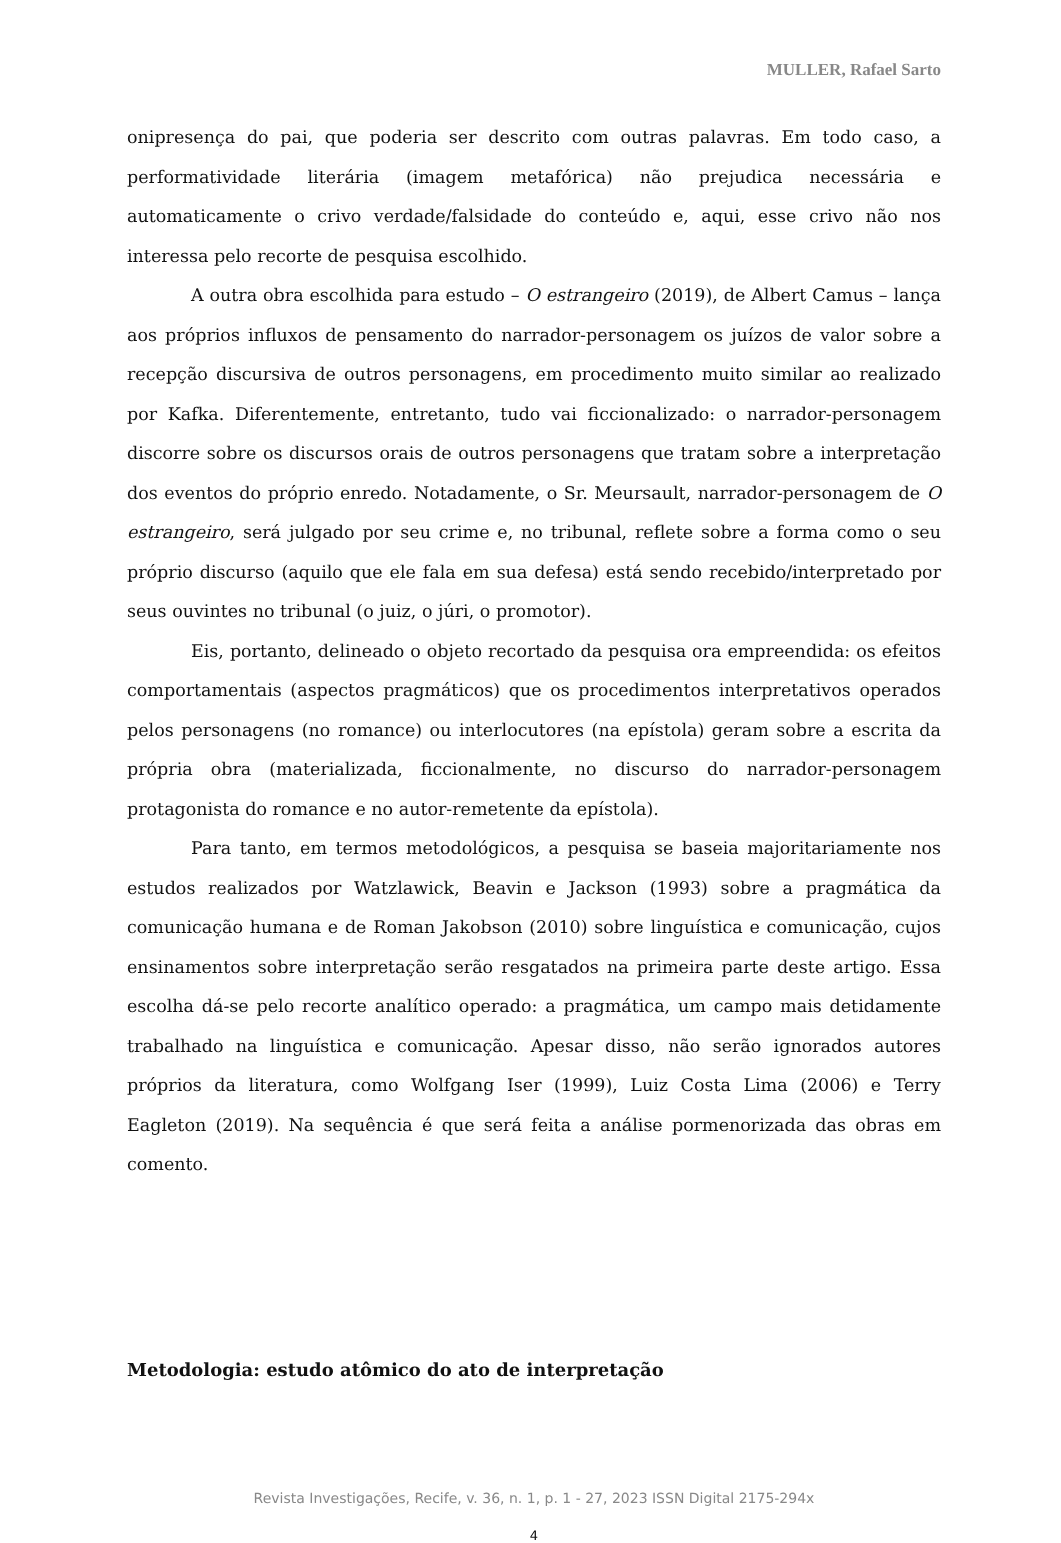MULLER, Rafael Sarto
onipresença do pai, que poderia ser descrito com outras palavras. Em todo caso, a performatividade literária (imagem metafórica) não prejudica necessária e automaticamente o crivo verdade/falsidade do conteúdo e, aqui, esse crivo não nos interessa pelo recorte de pesquisa escolhido.
A outra obra escolhida para estudo – O estrangeiro (2019), de Albert Camus – lança aos próprios influxos de pensamento do narrador-personagem os juízos de valor sobre a recepção discursiva de outros personagens, em procedimento muito similar ao realizado por Kafka. Diferentemente, entretanto, tudo vai ficcionalizado: o narrador-personagem discorre sobre os discursos orais de outros personagens que tratam sobre a interpretação dos eventos do próprio enredo. Notadamente, o Sr. Meursault, narrador-personagem de O estrangeiro, será julgado por seu crime e, no tribunal, reflete sobre a forma como o seu próprio discurso (aquilo que ele fala em sua defesa) está sendo recebido/interpretado por seus ouvintes no tribunal (o juiz, o júri, o promotor).
Eis, portanto, delineado o objeto recortado da pesquisa ora empreendida: os efeitos comportamentais (aspectos pragmáticos) que os procedimentos interpretativos operados pelos personagens (no romance) ou interlocutores (na epístola) geram sobre a escrita da própria obra (materializada, ficcionalmente, no discurso do narrador-personagem protagonista do romance e no autor-remetente da epístola).
Para tanto, em termos metodológicos, a pesquisa se baseia majoritariamente nos estudos realizados por Watzlawick, Beavin e Jackson (1993) sobre a pragmática da comunicação humana e de Roman Jakobson (2010) sobre linguística e comunicação, cujos ensinamentos sobre interpretação serão resgatados na primeira parte deste artigo. Essa escolha dá-se pelo recorte analítico operado: a pragmática, um campo mais detidamente trabalhado na linguística e comunicação. Apesar disso, não serão ignorados autores próprios da literatura, como Wolfgang Iser (1999), Luiz Costa Lima (2006) e Terry Eagleton (2019). Na sequência é que será feita a análise pormenorizada das obras em comento.
Metodologia: estudo atômico do ato de interpretação
Revista Investigações, Recife, v. 36, n. 1, p. 1 - 27, 2023 ISSN Digital 2175-294x
4